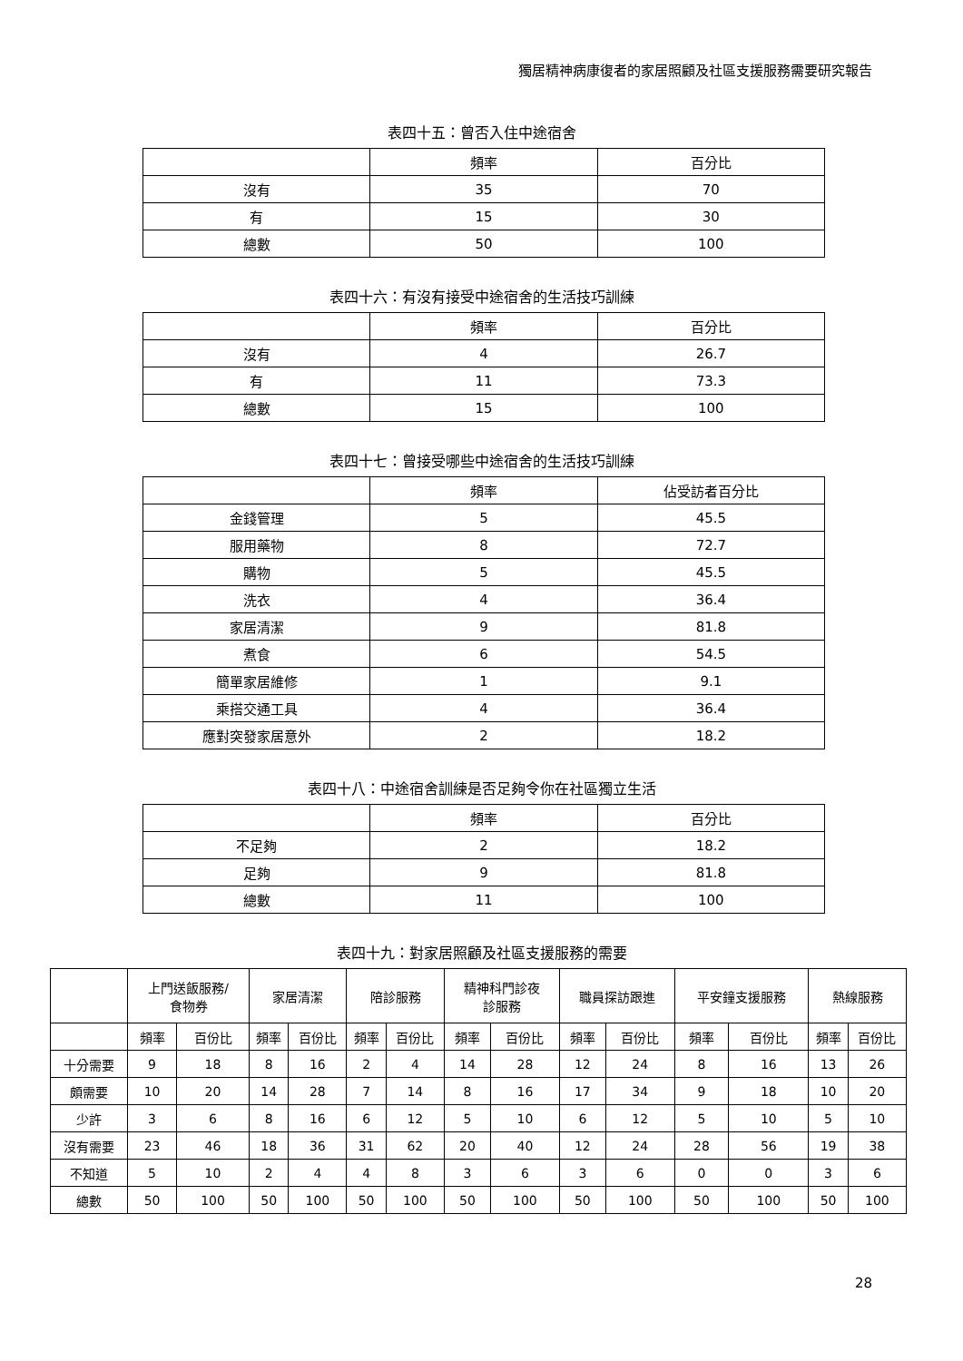獨居精神病康復者的家居照顧及社區支援服務需要研究報告
表四十五：曾否入住中途宿舍
| | 頻率 | 百分比 |
| --- | --- | --- |
| 沒有 | 35 | 70 |
| 有 | 15 | 30 |
| 總數 | 50 | 100 |
表四十六：有沒有接受中途宿舍的生活技巧訓練
| | 頻率 | 百分比 |
| --- | --- | --- |
| 沒有 | 4 | 26.7 |
| 有 | 11 | 73.3 |
| 總數 | 15 | 100 |
表四十七：曾接受哪些中途宿舍的生活技巧訓練
| | 頻率 | 佔受訪者百分比 |
| --- | --- | --- |
| 金錢管理 | 5 | 45.5 |
| 服用藥物 | 8 | 72.7 |
| 購物 | 5 | 45.5 |
| 洗衣 | 4 | 36.4 |
| 家居清潔 | 9 | 81.8 |
| 煮食 | 6 | 54.5 |
| 簡單家居維修 | 1 | 9.1 |
| 乘搭交通工具 | 4 | 36.4 |
| 應對突發家居意外 | 2 | 18.2 |
表四十八：中途宿舍訓練是否足夠令你在社區獨立生活
| | 頻率 | 百分比 |
| --- | --- | --- |
| 不足夠 | 2 | 18.2 |
| 足夠 | 9 | 81.8 |
| 總數 | 11 | 100 |
表四十九：對家居照顧及社區支援服務的需要
| | 上門送飯服務/ 食物券 | | 家居清潔 | | 陪診服務 | | 精神科門診夜 診服務 | | 職員探訪跟進 | | 平安鐘支援服務 | | 熱線服務 | |
| --- | --- | --- | --- | --- | --- | --- | --- | --- | --- | --- | --- | --- | --- | --- |
| | 頻率 | 百份比 | 頻率 | 百份比 | 頻率 | 百份比 | 頻率 | 百份比 | 頻率 | 百份比 | 頻率 | 百份比 | 頻率 | 百份比 |
| 十分需要 | 9 | 18 | 8 | 16 | 2 | 4 | 14 | 28 | 12 | 24 | 8 | 16 | 13 | 26 |
| 頗需要 | 10 | 20 | 14 | 28 | 7 | 14 | 8 | 16 | 17 | 34 | 9 | 18 | 10 | 20 |
| 少許 | 3 | 6 | 8 | 16 | 6 | 12 | 5 | 10 | 6 | 12 | 5 | 10 | 5 | 10 |
| 沒有需要 | 23 | 46 | 18 | 36 | 31 | 62 | 20 | 40 | 12 | 24 | 28 | 56 | 19 | 38 |
| 不知道 | 5 | 10 | 2 | 4 | 4 | 8 | 3 | 6 | 3 | 6 | 0 | 0 | 3 | 6 |
| 總數 | 50 | 100 | 50 | 100 | 50 | 100 | 50 | 100 | 50 | 100 | 50 | 100 | 50 | 100 |
28